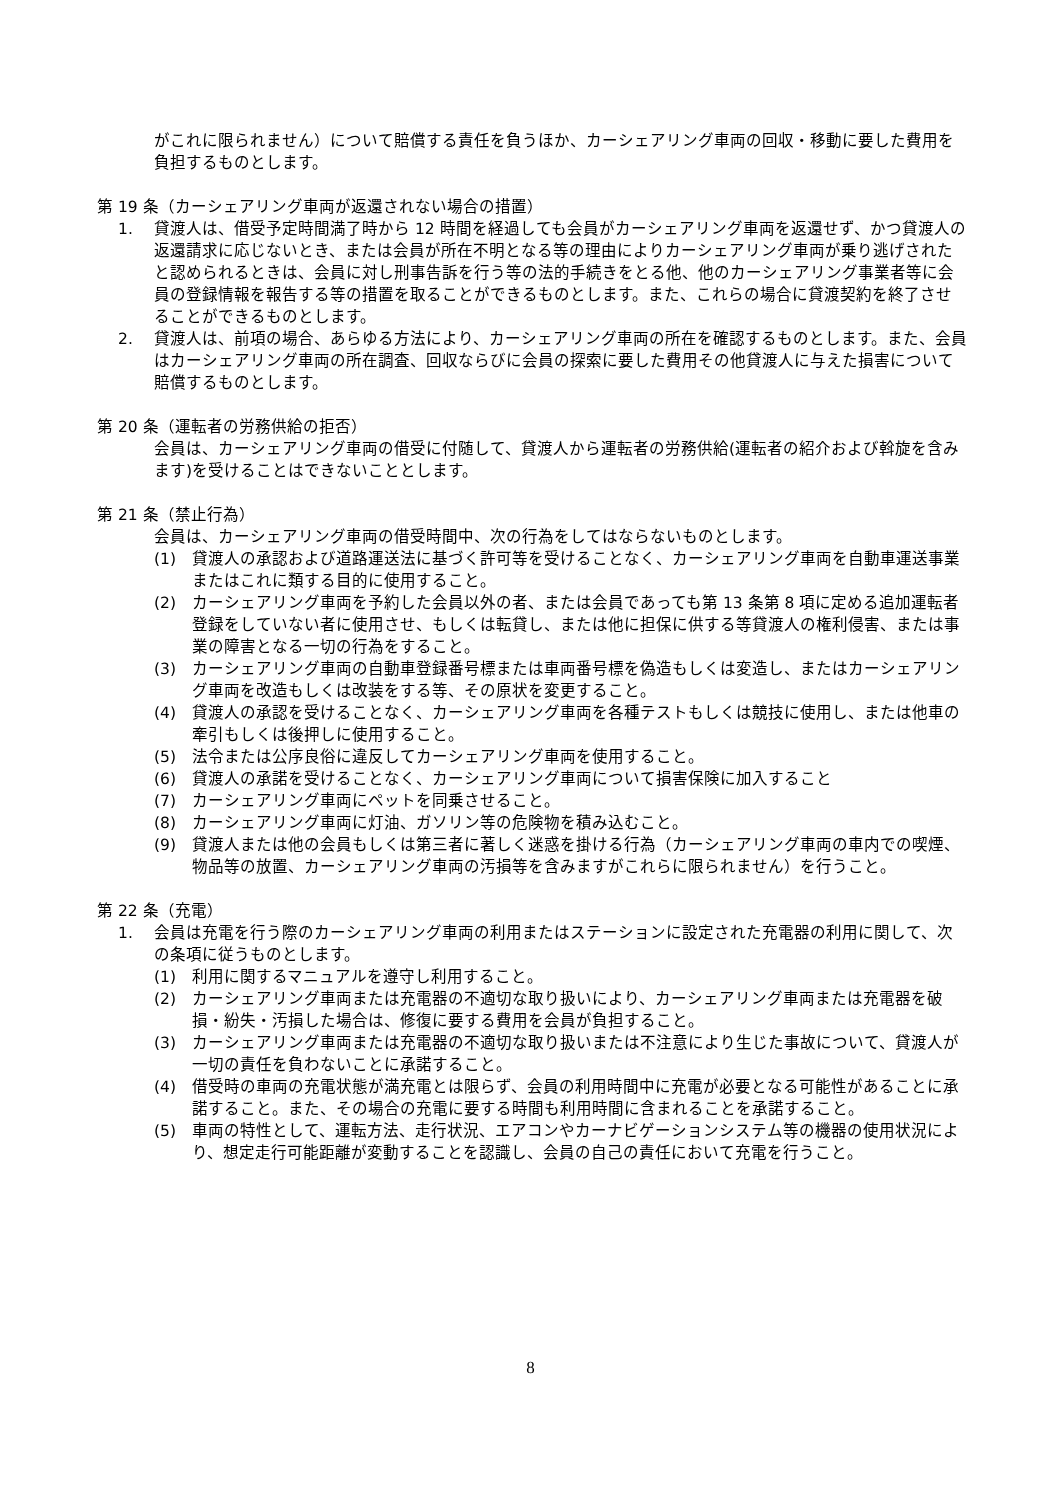がこれに限られません）について賠償する責任を負うほか、カーシェアリング車両の回収・移動に要した費用を負担するものとします。
第 19 条（カーシェアリング車両が返還されない場合の措置）
1. 貸渡人は、借受予定時間満了時から 12 時間を経過しても会員がカーシェアリング車両を返還せず、かつ貸渡人の返還請求に応じないとき、または会員が所在不明となる等の理由によりカーシェアリング車両が乗り逃げされたと認められるときは、会員に対し刑事告訴を行う等の法的手続きをとる他、他のカーシェアリング事業者等に会員の登録情報を報告する等の措置を取ることができるものとします。また、これらの場合に貸渡契約を終了させることができるものとします。
2. 貸渡人は、前項の場合、あらゆる方法により、カーシェアリング車両の所在を確認するものとします。また、会員はカーシェアリング車両の所在調査、回収ならびに会員の探索に要した費用その他貸渡人に与えた損害について賠償するものとします。
第 20 条（運転者の労務供給の拒否）
会員は、カーシェアリング車両の借受に付随して、貸渡人から運転者の労務供給(運転者の紹介および斡旋を含みます)を受けることはできないこととします。
第 21 条（禁止行為）
会員は、カーシェアリング車両の借受時間中、次の行為をしてはならないものとします。
(1) 貸渡人の承認および道路運送法に基づく許可等を受けることなく、カーシェアリング車両を自動車運送事業またはこれに類する目的に使用すること。
(2) カーシェアリング車両を予約した会員以外の者、または会員であっても第 13 条第 8 項に定める追加運転者登録をしていない者に使用させ、もしくは転貸し、または他に担保に供する等貸渡人の権利侵害、または事業の障害となる一切の行為をすること。
(3) カーシェアリング車両の自動車登録番号標または車両番号標を偽造もしくは変造し、またはカーシェアリング車両を改造もしくは改装をする等、その原状を変更すること。
(4) 貸渡人の承認を受けることなく、カーシェアリング車両を各種テストもしくは競技に使用し、または他車の牽引もしくは後押しに使用すること。
(5) 法令または公序良俗に違反してカーシェアリング車両を使用すること。
(6) 貸渡人の承諾を受けることなく、カーシェアリング車両について損害保険に加入すること
(7) カーシェアリング車両にペットを同乗させること。
(8) カーシェアリング車両に灯油、ガソリン等の危険物を積み込むこと。
(9) 貸渡人または他の会員もしくは第三者に著しく迷惑を掛ける行為（カーシェアリング車両の車内での喫煙、物品等の放置、カーシェアリング車両の汚損等を含みますがこれらに限られません）を行うこと。
第 22 条（充電）
1. 会員は充電を行う際のカーシェアリング車両の利用またはステーションに設定された充電器の利用に関して、次の条項に従うものとします。
(1) 利用に関するマニュアルを遵守し利用すること。
(2) カーシェアリング車両または充電器の不適切な取り扱いにより、カーシェアリング車両または充電器を破損・紛失・汚損した場合は、修復に要する費用を会員が負担すること。
(3) カーシェアリング車両または充電器の不適切な取り扱いまたは不注意により生じた事故について、貸渡人が一切の責任を負わないことに承諾すること。
(4) 借受時の車両の充電状態が満充電とは限らず、会員の利用時間中に充電が必要となる可能性があることに承諾すること。また、その場合の充電に要する時間も利用時間に含まれることを承諾すること。
(5) 車両の特性として、運転方法、走行状況、エアコンやカーナビゲーションシステム等の機器の使用状況により、想定走行可能距離が変動することを認識し、会員の自己の責任において充電を行うこと。
8